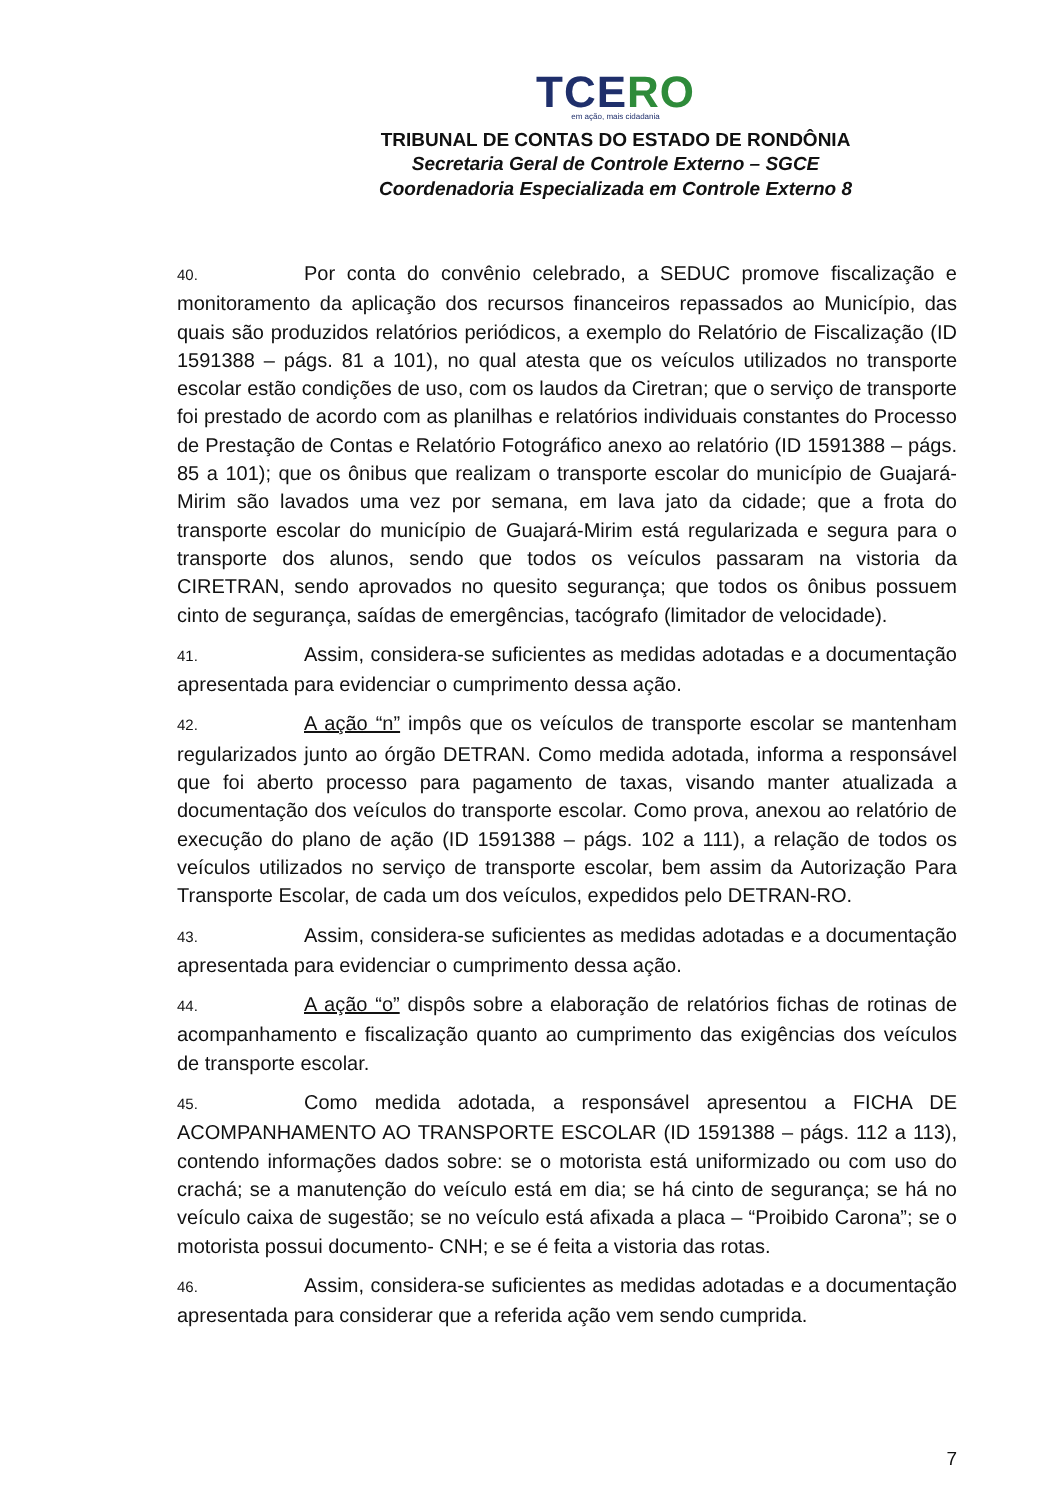TCERO
em ação, mais cidadania
TRIBUNAL DE CONTAS DO ESTADO DE RONDÔNIA
Secretaria Geral de Controle Externo – SGCE
Coordenadoria Especializada em Controle Externo 8
40. Por conta do convênio celebrado, a SEDUC promove fiscalização e monitoramento da aplicação dos recursos financeiros repassados ao Município, das quais são produzidos relatórios periódicos, a exemplo do Relatório de Fiscalização (ID 1591388 – págs. 81 a 101), no qual atesta que os veículos utilizados no transporte escolar estão condições de uso, com os laudos da Ciretran; que o serviço de transporte foi prestado de acordo com as planilhas e relatórios individuais constantes do Processo de Prestação de Contas e Relatório Fotográfico anexo ao relatório (ID 1591388 – págs. 85 a 101); que os ônibus que realizam o transporte escolar do município de Guajará-Mirim são lavados uma vez por semana, em lava jato da cidade; que a frota do transporte escolar do município de Guajará-Mirim está regularizada e segura para o transporte dos alunos, sendo que todos os veículos passaram na vistoria da CIRETRAN, sendo aprovados no quesito segurança; que todos os ônibus possuem cinto de segurança, saídas de emergências, tacógrafo (limitador de velocidade).
41. Assim, considera-se suficientes as medidas adotadas e a documentação apresentada para evidenciar o cumprimento dessa ação.
42. A ação “n” impôs que os veículos de transporte escolar se mantenham regularizados junto ao órgão DETRAN. Como medida adotada, informa a responsável que foi aberto processo para pagamento de taxas, visando manter atualizada a documentação dos veículos do transporte escolar. Como prova, anexou ao relatório de execução do plano de ação (ID 1591388 – págs. 102 a 111), a relação de todos os veículos utilizados no serviço de transporte escolar, bem assim da Autorização Para Transporte Escolar, de cada um dos veículos, expedidos pelo DETRAN-RO.
43. Assim, considera-se suficientes as medidas adotadas e a documentação apresentada para evidenciar o cumprimento dessa ação.
44. A ação “o” dispôs sobre a elaboração de relatórios fichas de rotinas de acompanhamento e fiscalização quanto ao cumprimento das exigências dos veículos de transporte escolar.
45. Como medida adotada, a responsável apresentou a FICHA DE ACOMPANHAMENTO AO TRANSPORTE ESCOLAR (ID 1591388 – págs. 112 a 113), contendo informações dados sobre: se o motorista está uniformizado ou com uso do crachá; se a manutenção do veículo está em dia; se há cinto de segurança; se há no veículo caixa de sugestão; se no veículo está afixada a placa – “Proibido Carona”; se o motorista possui documento- CNH; e se é feita a vistoria das rotas.
46. Assim, considera-se suficientes as medidas adotadas e a documentação apresentada para considerar que a referida ação vem sendo cumprida.
7